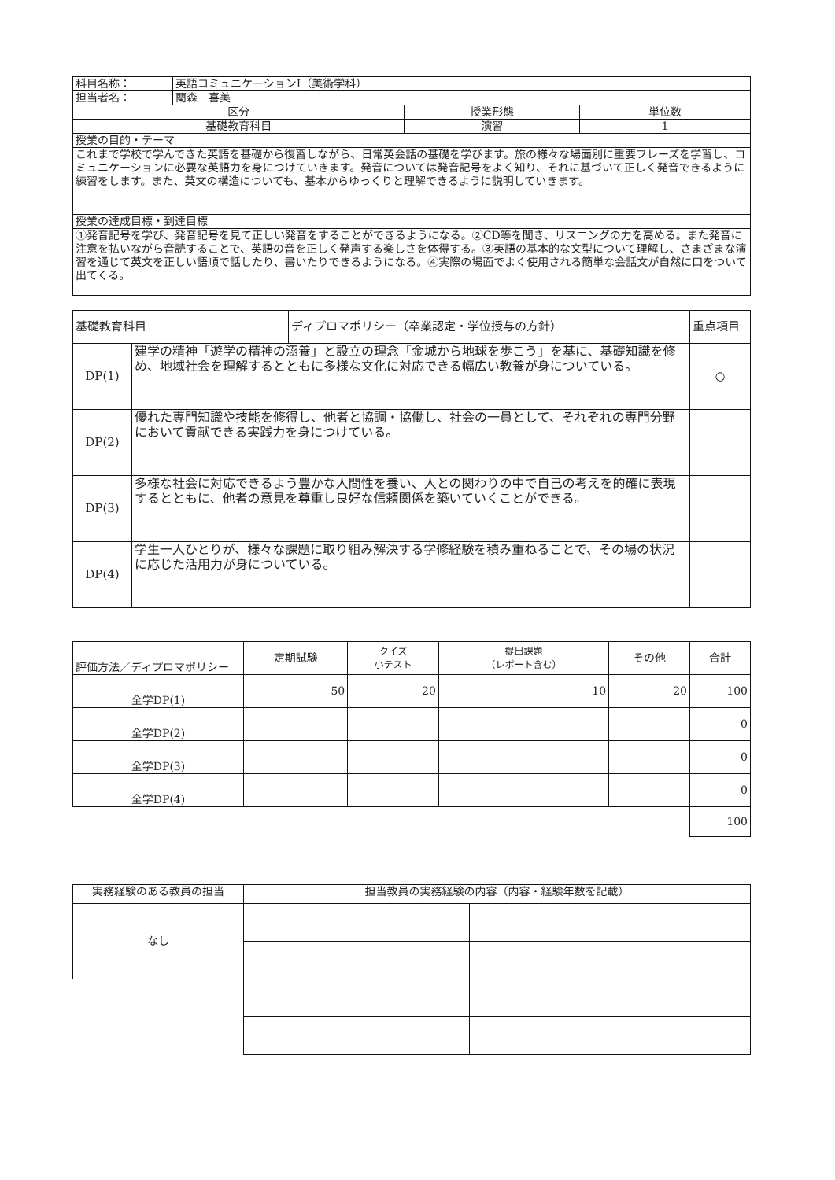| 科目名称： | 英語コミュニケーションⅠ（美術学科） | | |
| 担当者名： | 藺森 喜美 | | |
| 区分 | | 授業形態 | 単位数 |
| 基礎教育科目 | | 演習 | 1 |
| 授業の目的・テーマ | | | |
| これまで学校で学んできた英語を基礎から復習しながら、日常英会話の基礎を学びます。旅の様々な場面別に重要フレーズを学習し、コミュニケーションに必要な英語力を身につけていきます。発音については発音記号をよく知り、それに基づいて正しく発音できるように練習をします。また、英文の構造についても、基本からゆっくりと理解できるように説明していきます。 | | | |
| 授業の達成目標・到達目標 | | | |
| ①発音記号を学び、発音記号を見て正しい発音をすることができるようになる。②CD等を聞き、リスニングの力を高める。また発音に注意を払いながら音読することで、英語の音を正しく発声する楽しさを体得する。③英語の基本的な文型について理解し、さまざまな演習を通じて英文を正しい語順で話したり、書いたりできるようになる。④実際の場面でよく使用される簡単な会話文が自然に口をついて出てくる。 | | | |
| 基礎教育科目 | | ディプロマポリシー（卒業認定・学位授与の方針） | 重点項目 |
| DP(1) | 建学の精神「遊学の精神の涵養」と設立の理念「金城から地球を歩こう」を基に、基礎知識を修め、地域社会を理解するとともに多様な文化に対応できる幅広い教養が身についている。 | | ○ |
| DP(2) | 優れた専門知識や技能を修得し、他者と協調・協働し、社会の一員として、それぞれの専門分野において貢献できる実践力を身につけている。 | | |
| DP(3) | 多様な社会に対応できるよう豊かな人間性を養い、人との関わりの中で自己の考えを的確に表現するとともに、他者の意見を尊重し良好な信頼関係を築いていくことができる。 | | |
| DP(4) | 学生一人ひとりが、様々な課題に取り組み解決する学修経験を積み重ねることで、その場の状況に応じた活用力が身についている。 | | |
| 評価方法／ディプロマポリシー | 定期試験 | クイズ 小テスト | 提出課題 （レポート含む） | その他 | 合計 |
| --- | --- | --- | --- | --- | --- |
| 全学DP(1) | 50 | 20 | 10 | 20 | 100 |
| 全学DP(2) | | | | | 0 |
| 全学DP(3) | | | | | 0 |
| 全学DP(4) | | | | | 0 |
| | | | | | 100 |
| 実務経験のある教員の担当 | 担当教員の実務経験の内容（内容・経験年数を記載） | |
| なし | | |